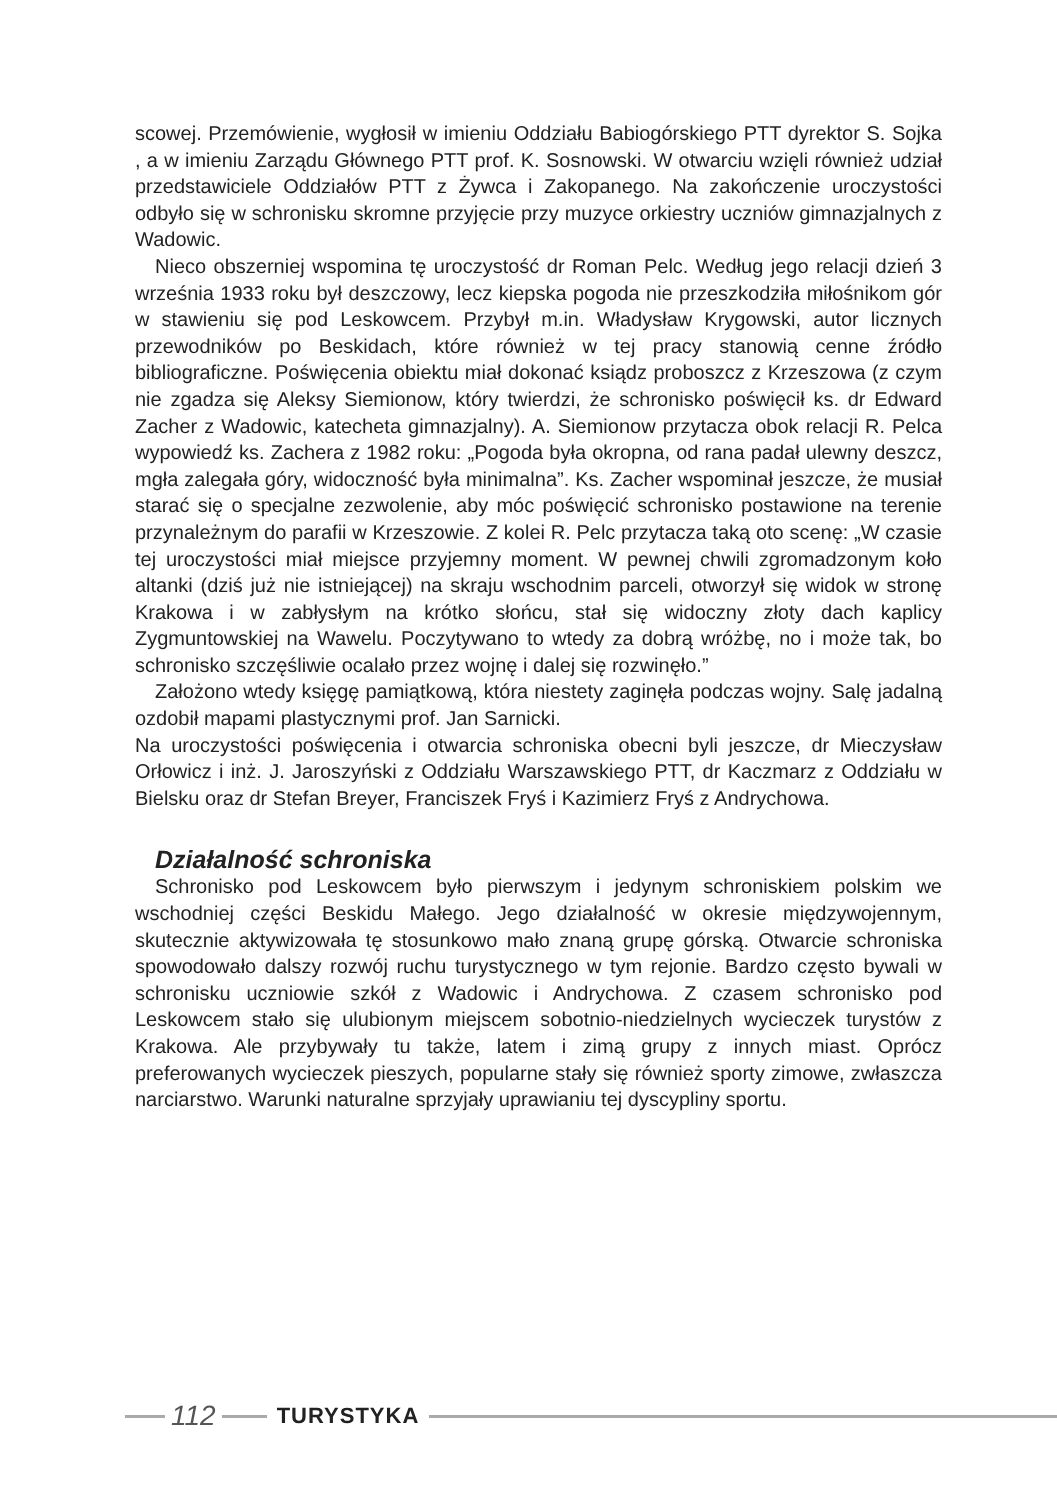scowej. Przemówienie, wygłosił w imieniu Oddziału Babiogórskiego PTT dyrektor S. Sojka , a w imieniu Zarządu Głównego PTT prof. K. Sosnowski. W otwarciu wzięli również udział przedstawiciele Oddziałów PTT z Żywca i Zakopanego. Na zakończenie uroczystości odbyło się w schronisku skromne przyjęcie przy muzyce orkiestry uczniów gimnazjalnych z Wadowic.
Nieco obszerniej wspomina tę uroczystość dr Roman Pelc. Według jego relacji dzień 3 września 1933 roku był deszczowy, lecz kiepska pogoda nie przeszkodziła miłośnikom gór w stawieniu się pod Leskowcem. Przybył m.in. Władysław Krygowski, autor licznych przewodników po Beskidach, które również w tej pracy stanowią cenne źródło bibliograficzne. Poświęcenia obiektu miał dokonać ksiądz proboszcz z Krzeszowa (z czym nie zgadza się Aleksy Siemionow, który twierdzi, że schronisko poświęcił ks. dr Edward Zacher z Wadowic, katecheta gimnazjalny). A. Siemionow przytacza obok relacji R. Pelca wypowiedź ks. Zachera z 1982 roku: „Pogoda była okropna, od rana padał ulewny deszcz, mgła zalegała góry, widoczność była minimalna”. Ks. Zacher wspominał jeszcze, że musiał starać się o specjalne zezwolenie, aby móc poświęcić schronisko postawione na terenie przynależnym do parafii w Krzeszowie. Z kolei R. Pelc przytacza taką oto scenę: „W czasie tej uroczystości miał miejsce przyjemny moment. W pewnej chwili zgromadzonym koło altanki (dziś już nie istniejącej) na skraju wschodnim parceli, otworzył się widok w stronę Krakowa i w zabłysłym na krótko słońcu, stał się widoczny złoty dach kaplicy Zygmuntowskiej na Wawelu. Poczytywano to wtedy za dobrą wróżbę, no i może tak, bo schronisko szczęśliwie ocalało przez wojnę i dalej się rozwinęło.”
Założono wtedy księgę pamiątkową, która niestety zaginęła podczas wojny. Salę jadalną ozdobił mapami plastycznymi prof. Jan Sarnicki.
Na uroczystości poświęcenia i otwarcia schroniska obecni byli jeszcze, dr Mieczysław Orłowicz i inż. J. Jaroszyński z Oddziału Warszawskiego PTT, dr Kaczmarz z Oddziału w Bielsku oraz dr Stefan Breyer, Franciszek Fryś i Kazimierz Fryś z Andrychowa.
Działalność schroniska
Schronisko pod Leskowcem było pierwszym i jedynym schroniskiem polskim we wschodniej części Beskidu Małego. Jego działalność w okresie międzywojennym, skutecznie aktywizowała tę stosunkowo mało znaną grupę górską. Otwarcie schroniska spowodowało dalszy rozwój ruchu turystycznego w tym rejonie. Bardzo często bywali w schronisku uczniowie szkół z Wadowic i Andrychowa. Z czasem schronisko pod Leskowcem stało się ulubionym miejscem sobotnio-niedzielnych wycieczek turystów z Krakowa. Ale przybywały tu także, latem i zimą grupy z innych miast. Oprócz preferowanych wycieczek pieszych, popularne stały się również sporty zimowe, zwłaszcza narciarstwo. Warunki naturalne sprzyjały uprawianiu tej dyscypliny sportu.
112
TURYSTYKA